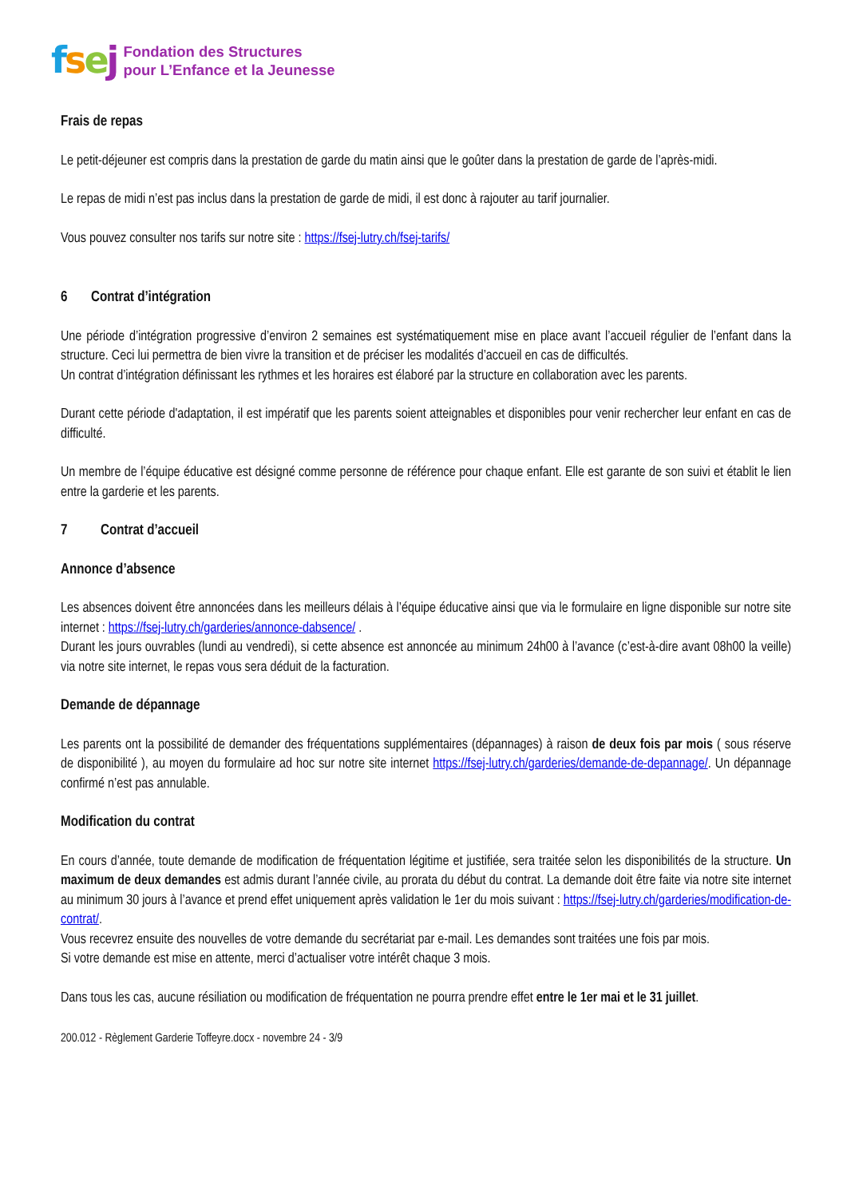fsej
Fondation des Structures
pour L’Enfance et la Jeunesse
Frais de repas
Le petit-déjeuner est compris dans la prestation de garde du matin ainsi que le goûter dans la prestation de garde de l’après-midi.
Le repas de midi n’est pas inclus dans la prestation de garde de midi, il est donc à rajouter au tarif journalier.
Vous pouvez consulter nos tarifs sur notre site : https://fsej-lutry.ch/fsej-tarifs/
6 Contrat d’intégration
Une période d’intégration progressive d’environ 2 semaines est systématiquement mise en place avant l’accueil régulier de l’enfant dans la structure. Ceci lui permettra de bien vivre la transition et de préciser les modalités d’accueil en cas de difficultés.
Un contrat d’intégration définissant les rythmes et les horaires est élaboré par la structure en collaboration avec les parents.
Durant cette période d'adaptation, il est impératif que les parents soient atteignables et disponibles pour venir rechercher leur enfant en cas de difficulté.
Un membre de l’équipe éducative est désigné comme personne de référence pour chaque enfant. Elle est garante de son suivi et établit le lien entre la garderie et les parents.
7 Contrat d’accueil
Annonce d’absence
Les absences doivent être annoncées dans les meilleurs délais à l’équipe éducative ainsi que via le formulaire en ligne disponible sur notre site internet : https://fsej-lutry.ch/garderies/annonce-dabsence/ .
Durant les jours ouvrables (lundi au vendredi), si cette absence est annoncée au minimum 24h00 à l’avance (c’est-à-dire avant 08h00 la veille) via notre site internet, le repas vous sera déduit de la facturation.
Demande de dépannage
Les parents ont la possibilité de demander des fréquentations supplémentaires (dépannages) à raison de deux fois par mois ( sous réserve de disponibilité ), au moyen du formulaire ad hoc sur notre site internet https://fsej-lutry.ch/garderies/demande-de-depannage/. Un dépannage confirmé n’est pas annulable.
Modification du contrat
En cours d’année, toute demande de modification de fréquentation légitime et justifiée, sera traitée selon les disponibilités de la structure. Un maximum de deux demandes est admis durant l’année civile, au prorata du début du contrat. La demande doit être faite via notre site internet au minimum 30 jours à l’avance et prend effet uniquement après validation le 1er du mois suivant : https://fsej-lutry.ch/garderies/modification-de-contrat/.
Vous recevrez ensuite des nouvelles de votre demande du secrétariat par e-mail. Les demandes sont traitées une fois par mois.
Si votre demande est mise en attente, merci d’actualiser votre intérêt chaque 3 mois.
Dans tous les cas, aucune résiliation ou modification de fréquentation ne pourra prendre effet entre le 1er mai et le 31 juillet.
200.012 - Règlement Garderie Toffeyre.docx - novembre 24 - 3/9